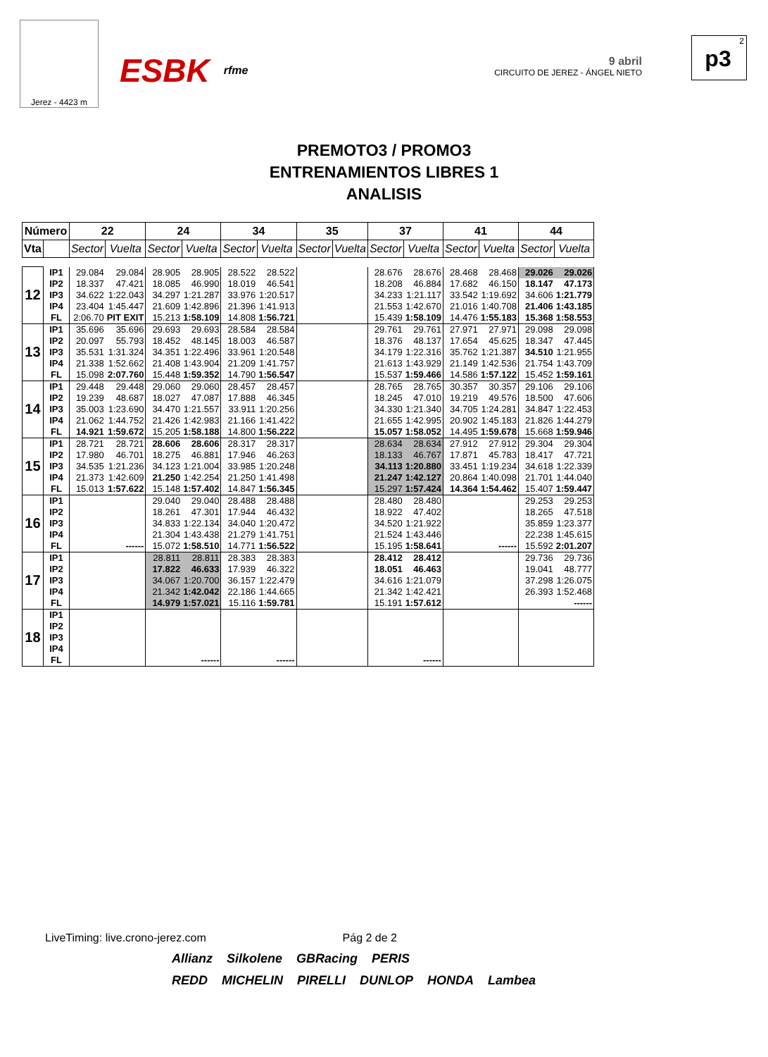Jerez - 4423 m
ESBK rfme
9 abril
CIRCUITO DE JEREZ - ÁNGEL NIETO
2
p3
PREMOTO3 / PROMO3
ENTRENAMIENTOS LIBRES 1
ANALISIS
| Número | | 22 | | 24 | | 34 | | 35 | | 37 | | 41 | | 44 | |
| --- | --- | --- | --- | --- | --- | --- | --- | --- | --- | --- | --- | --- | --- | --- | --- |
| Vta | | Sector | Vuelta | Sector | Vuelta | Sector | Vuelta | Sector | Vuelta | Sector | Vuelta | Sector | Vuelta | Sector | Vuelta |
| 12 | IP1 | 29.084 | 29.084 | 28.905 | 28.905 | 28.522 | 28.522 | | | 28.676 | 28.676 | 28.468 | 28.468 | 29.026 | 29.026 |
| | IP2 | 18.337 | 47.421 | 18.085 | 46.990 | 18.019 | 46.541 | | | 18.208 | 46.884 | 17.682 | 46.150 | 18.147 | 47.173 |
| | IP3 | 34.622 | 1:22.043 | 34.297 | 1:21.287 | 33.976 | 1:20.517 | | | 34.233 | 1:21.117 | 33.542 | 1:19.692 | 34.606 | 1:21.779 |
| | IP4 | 23.404 | 1:45.447 | 21.609 | 1:42.896 | 21.396 | 1:41.913 | | | 21.553 | 1:42.670 | 21.016 | 1:40.708 | 21.406 | 1:43.185 |
| | FL | 2:06.70 | PIT EXIT | 15.213 | 1:58.109 | 14.808 | 1:56.721 | | | 15.439 | 1:58.109 | 14.476 | 1:55.183 | 15.368 | 1:58.553 |
| 13 | IP1 | 35.696 | 35.696 | 29.693 | 29.693 | 28.584 | 28.584 | | | 29.761 | 29.761 | 27.971 | 27.971 | 29.098 | 29.098 |
| | IP2 | 20.097 | 55.793 | 18.452 | 48.145 | 18.003 | 46.587 | | | 18.376 | 48.137 | 17.654 | 45.625 | 18.347 | 47.445 |
| | IP3 | 35.531 | 1:31.324 | 34.351 | 1:22.496 | 33.961 | 1:20.548 | | | 34.179 | 1:22.316 | 35.762 | 1:21.387 | 34.510 | 1:21.955 |
| | IP4 | 21.338 | 1:52.662 | 21.408 | 1:43.904 | 21.209 | 1:41.757 | | | 21.613 | 1:43.929 | 21.149 | 1:42.536 | 21.754 | 1:43.709 |
| | FL | 15.098 | 2:07.760 | 15.448 | 1:59.352 | 14.790 | 1:56.547 | | | 15.537 | 1:59.466 | 14.586 | 1:57.122 | 15.452 | 1:59.161 |
| 14 | IP1 | 29.448 | 29.448 | 29.060 | 29.060 | 28.457 | 28.457 | | | 28.765 | 28.765 | 30.357 | 30.357 | 29.106 | 29.106 |
| | IP2 | 19.239 | 48.687 | 18.027 | 47.087 | 17.888 | 46.345 | | | 18.245 | 47.010 | 19.219 | 49.576 | 18.500 | 47.606 |
| | IP3 | 35.003 | 1:23.690 | 34.470 | 1:21.557 | 33.911 | 1:20.256 | | | 34.330 | 1:21.340 | 34.705 | 1:24.281 | 34.847 | 1:22.453 |
| | IP4 | 21.062 | 1:44.752 | 21.426 | 1:42.983 | 21.166 | 1:41.422 | | | 21.655 | 1:42.995 | 20.902 | 1:45.183 | 21.826 | 1:44.279 |
| | FL | 14.921 | 1:59.672 | 15.205 | 1:58.188 | 14.800 | 1:56.222 | | | 15.057 | 1:58.052 | 14.495 | 1:59.678 | 15.668 | 1:59.946 |
| 15 | IP1 | 28.721 | 28.721 | 28.606 | 28.606 | 28.317 | 28.317 | | | 28.634 | 28.634 | 27.912 | 27.912 | 29.304 | 29.304 |
| | IP2 | 17.980 | 46.701 | 18.275 | 46.881 | 17.946 | 46.263 | | | 18.133 | 46.767 | 17.871 | 45.783 | 18.417 | 47.721 |
| | IP3 | 34.535 | 1:21.236 | 34.123 | 1:21.004 | 33.985 | 1:20.248 | | | 34.113 | 1:20.880 | 33.451 | 1:19.234 | 34.618 | 1:22.339 |
| | IP4 | 21.373 | 1:42.609 | 21.250 | 1:42.254 | 21.250 | 1:41.498 | | | 21.247 | 1:42.127 | 20.864 | 1:40.098 | 21.701 | 1:44.040 |
| | FL | 15.013 | 1:57.622 | 15.148 | 1:57.402 | 14.847 | 1:56.345 | | | 15.297 | 1:57.424 | 14.364 | 1:54.462 | 15.407 | 1:59.447 |
| 16 | IP1 | | | 29.040 | 29.040 | 28.488 | 28.488 | | | 28.480 | 28.480 | | | 29.253 | 29.253 |
| | IP2 | | | 18.261 | 47.301 | 17.944 | 46.432 | | | 18.922 | 47.402 | | | 18.265 | 47.518 |
| | IP3 | | | 34.833 | 1:22.134 | 34.040 | 1:20.472 | | | 34.520 | 1:21.922 | | | 35.859 | 1:23.377 |
| | IP4 | | | 21.304 | 1:43.438 | 21.279 | 1:41.751 | | | 21.524 | 1:43.446 | | | 22.238 | 1:45.615 |
| | FL | | ------ | 15.072 | 1:58.510 | 14.771 | 1:56.522 | | | 15.195 | 1:58.641 | | ------ | 15.592 | 2:01.207 |
| 17 | IP1 | | | 28.811 | 28.811 | 28.383 | 28.383 | | | 28.412 | 28.412 | | | 29.736 | 29.736 |
| | IP2 | | | 17.822 | 46.633 | 17.939 | 46.322 | | | 18.051 | 46.463 | | | 19.041 | 48.777 |
| | IP3 | | | 34.067 | 1:20.700 | 36.157 | 1:22.479 | | | 34.616 | 1:21.079 | | | 37.298 | 1:26.075 |
| | IP4 | | | 21.342 | 1:42.042 | 22.186 | 1:44.665 | | | 21.342 | 1:42.421 | | | 26.393 | 1:52.468 |
| | FL | | | 14.979 | 1:57.021 | 15.116 | 1:59.781 | | | 15.191 | 1:57.612 | | | | ------ |
| 18 | IP1 | | | | | | | | | | | | | | |
| | IP2 | | | | | | | | | | | | | | |
| | IP3 | | | | | | | | | | | | | | |
| | IP4 | | | | | | | | | | | | | | |
| | FL | | | | ------ | | ------ | | | | ------ | | | | |
LiveTiming: live.crono-jerez.com Pág 2 de 2
Allianz Silkolene GBRacing PERIS
REDD MICHELIN PIRELLI DUNLOP HONDA Lambea